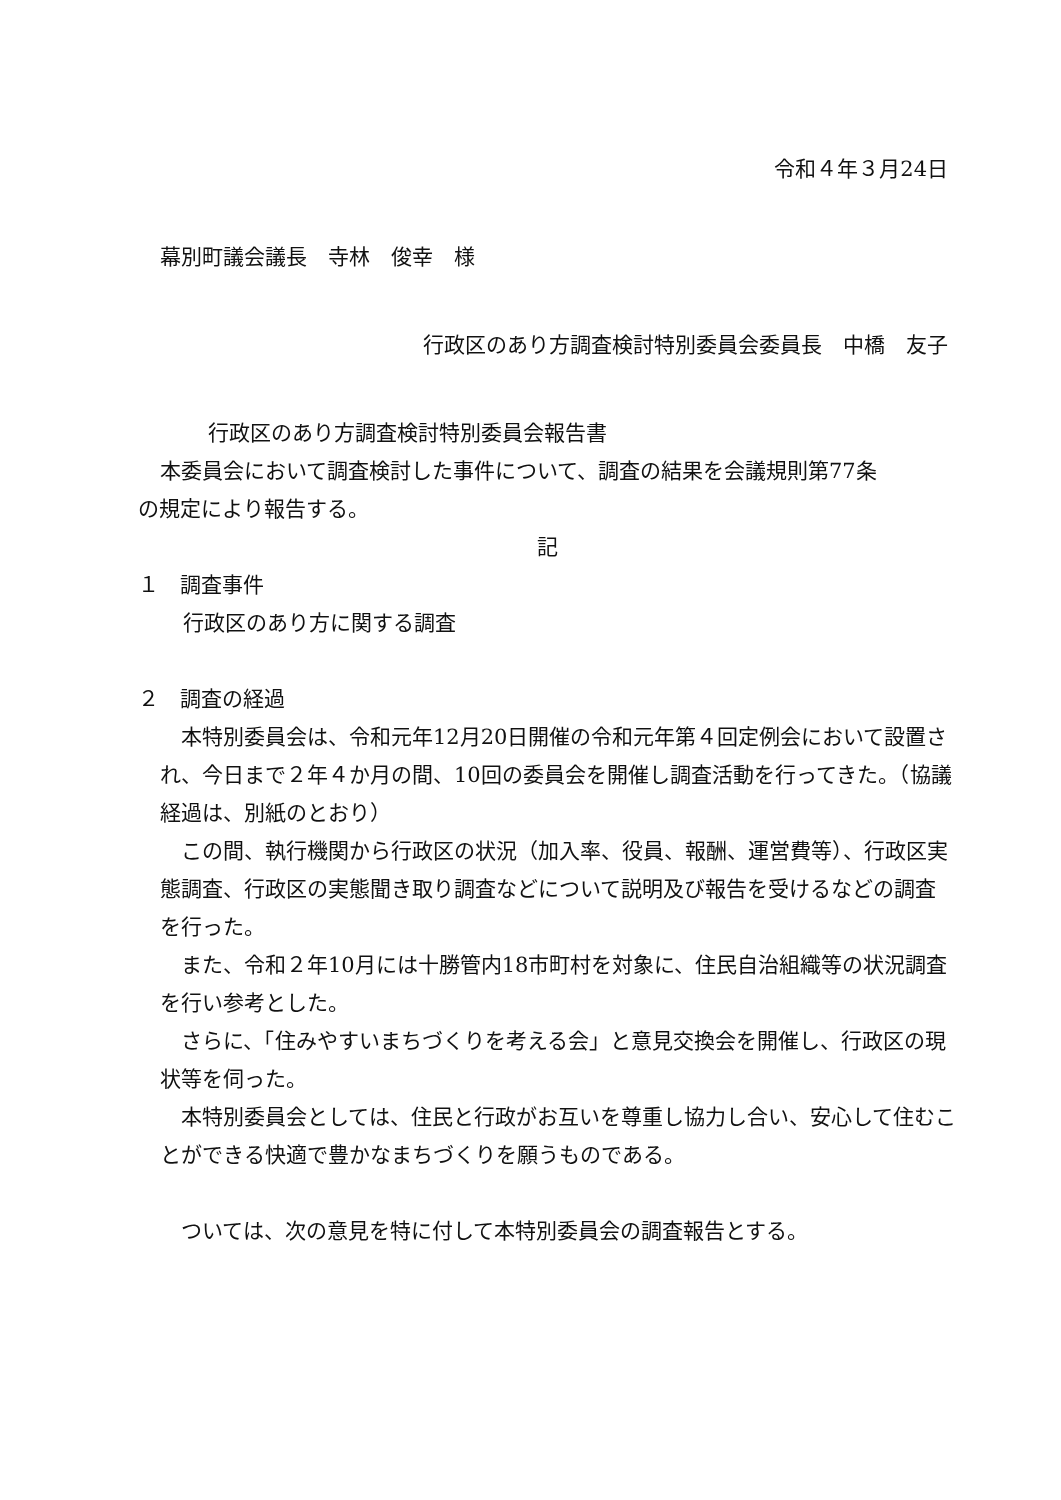令和４年３月24日
幕別町議会議長　寺林　俊幸　様
行政区のあり方調査検討特別委員会委員長　中橋　友子
行政区のあり方調査検討特別委員会報告書
本委員会において調査検討した事件について、調査の結果を会議規則第77条
の規定により報告する。
記
１　調査事件
行政区のあり方に関する調査
２　調査の経過
　本特別委員会は、令和元年12月20日開催の令和元年第４回定例会において設置され、今日まで２年４か月の間、10回の委員会を開催し調査活動を行ってきた。（協議経過は、別紙のとおり）
　この間、執行機関から行政区の状況（加入率、役員、報酬、運営費等）、行政区実態調査、行政区の実態聞き取り調査などについて説明及び報告を受けるなどの調査を行った。
　また、令和２年10月には十勝管内18市町村を対象に、住民自治組織等の状況調査を行い参考とした。
　さらに、「住みやすいまちづくりを考える会」と意見交換会を開催し、行政区の現状等を伺った。
　本特別委員会としては、住民と行政がお互いを尊重し協力し合い、安心して住むことができる快適で豊かなまちづくりを願うものである。
　ついては、次の意見を特に付して本特別委員会の調査報告とする。